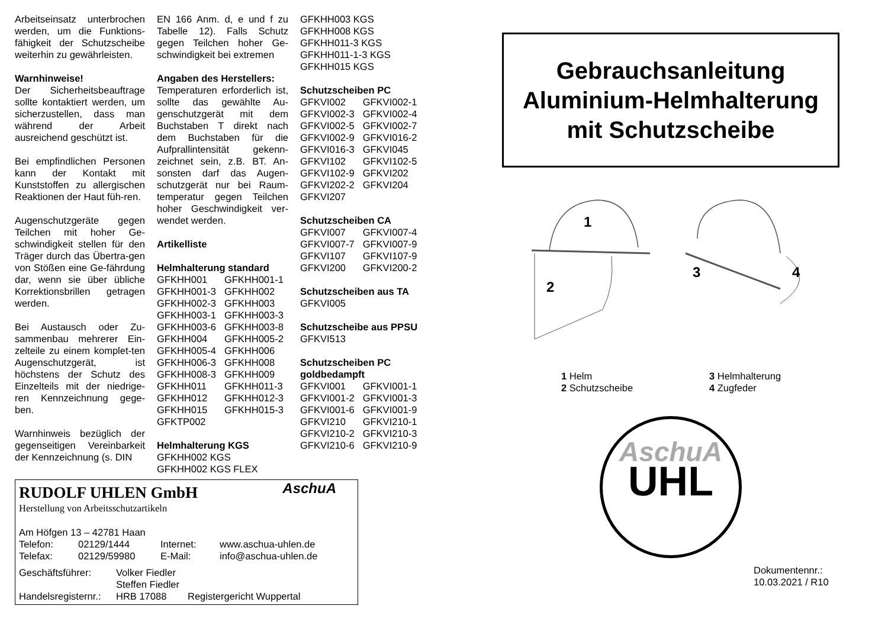Arbeitseinsatz unterbrochen werden, um die Funktions-fähigkeit der Schutzscheibe weiterhin zu gewährleisten.
Warnhinweise!
Der Sicherheitsbeauftrage sollte kontaktiert werden, um sicherzustellen, dass man während der Arbeit ausreichend geschützt ist.
Bei empfindlichen Personen kann der Kontakt mit Kunststoffen zu allergischen Reaktionen der Haut füh-ren.
Augenschutzgeräte gegen Teilchen mit hoher Ge-schwindigkeit stellen für den Träger durch das Übertra-gen von Stößen eine Ge-fährdung dar, wenn sie über übliche Korrektionsbrillen getragen werden.
Bei Austausch oder Zu-sammenbau mehrerer Ein-zelteile zu einem komplet-ten Augenschutzgerät, ist höchstens der Schutz des Einzelteils mit der niedrige-ren Kennzeichnung gege-ben.
Warnhinweis bezüglich der gegenseitigen Vereinbarkeit der Kennzeichnung (s. DIN
EN 166 Anm. d, e und f zu Tabelle 12). Falls Schutz gegen Teilchen hoher Ge-schwindigkeit bei extremen
Angaben des Herstellers:
Temperaturen erforderlich ist, sollte das gewählte Au-genschutzgerät mit dem Buchstaben T direkt nach dem Buchstaben für die Aufprallintensität gekenn-zeichnet sein, z.B. BT. An-sonsten darf das Augen-schutzgerät nur bei Raum-temperatur gegen Teilchen hoher Geschwindigkeit ver-wendet werden.
Artikelliste
Helmhalterung standard
| GFKHH001 | GFKHH001-1 |
| GFKHH001-3 | GFKHH002 |
| GFKHH002-3 | GFKHH003 |
| GFKHH003-1 | GFKHH003-3 |
| GFKHH003-6 | GFKHH003-8 |
| GFKHH004 | GFKHH005-2 |
| GFKHH005-4 | GFKHH006 |
| GFKHH006-3 | GFKHH008 |
| GFKHH008-3 | GFKHH009 |
| GFKHH011 | GFKHH011-3 |
| GFKHH012 | GFKHH012-3 |
| GFKHH015 | GFKHH015-3 |
| GFKTP002 | |
Helmhalterung KGS
GFKHH002 KGS
GFKHH002 KGS FLEX
GFKHH003 KGS
GFKHH008 KGS
GFKHH011-3 KGS
GFKHH011-1-3 KGS
GFKHH015 KGS
Schutzscheiben PC
| GFKVI002 | GFKVI002-1 |
| GFKVI002-3 | GFKVI002-4 |
| GFKVI002-5 | GFKVI002-7 |
| GFKVI002-9 | GFKVI016-2 |
| GFKVI016-3 | GFKVI045 |
| GFKVI102 | GFKVI102-5 |
| GFKVI102-9 | GFKVI202 |
| GFKVI202-2 | GFKVI204 |
| GFKVI207 | |
Schutzscheiben CA
| GFKVI007 | GFKVI007-4 |
| GFKVI007-7 | GFKVI007-9 |
| GFKVI107 | GFKVI107-9 |
| GFKVI200 | GFKVI200-2 |
Schutzscheiben aus TA
GFKVI005
Schutzscheibe aus PPSU
GFKVI513
Schutzscheiben PC goldbedampft
| GFKVI001 | GFKVI001-1 |
| GFKVI001-2 | GFKVI001-3 |
| GFKVI001-6 | GFKVI001-9 |
| GFKVI210 | GFKVI210-1 |
| GFKVI210-2 | GFKVI210-3 |
| GFKVI210-6 | GFKVI210-9 |
RUDOLF UHLEN GmbH AschuA
Herstellung von Arbeitsschutzartikeln
Am Höfgen 13 – 42781 Haan
| Telefon: | 02129/1444 | Internet: | www.aschua-uhlen.de |
| Telefax: | 02129/59980 | E-Mail: | info@aschua-uhlen.de |
| Geschäftsführer: | Volker Fiedler | |
| | Steffen Fiedler | |
| Handelsregisternr.: | HRB 17088 | Registergericht Wuppertal |
Gebrauchsanleitung
Aluminium-Helmhalterung
mit Schutzscheibe
1
2
3
4
1 Helm
2 Schutzscheibe
3 Helmhalterung
4 Zugfeder
AschuA
UHL
Dokumentennr.:
10.03.2021 / R10